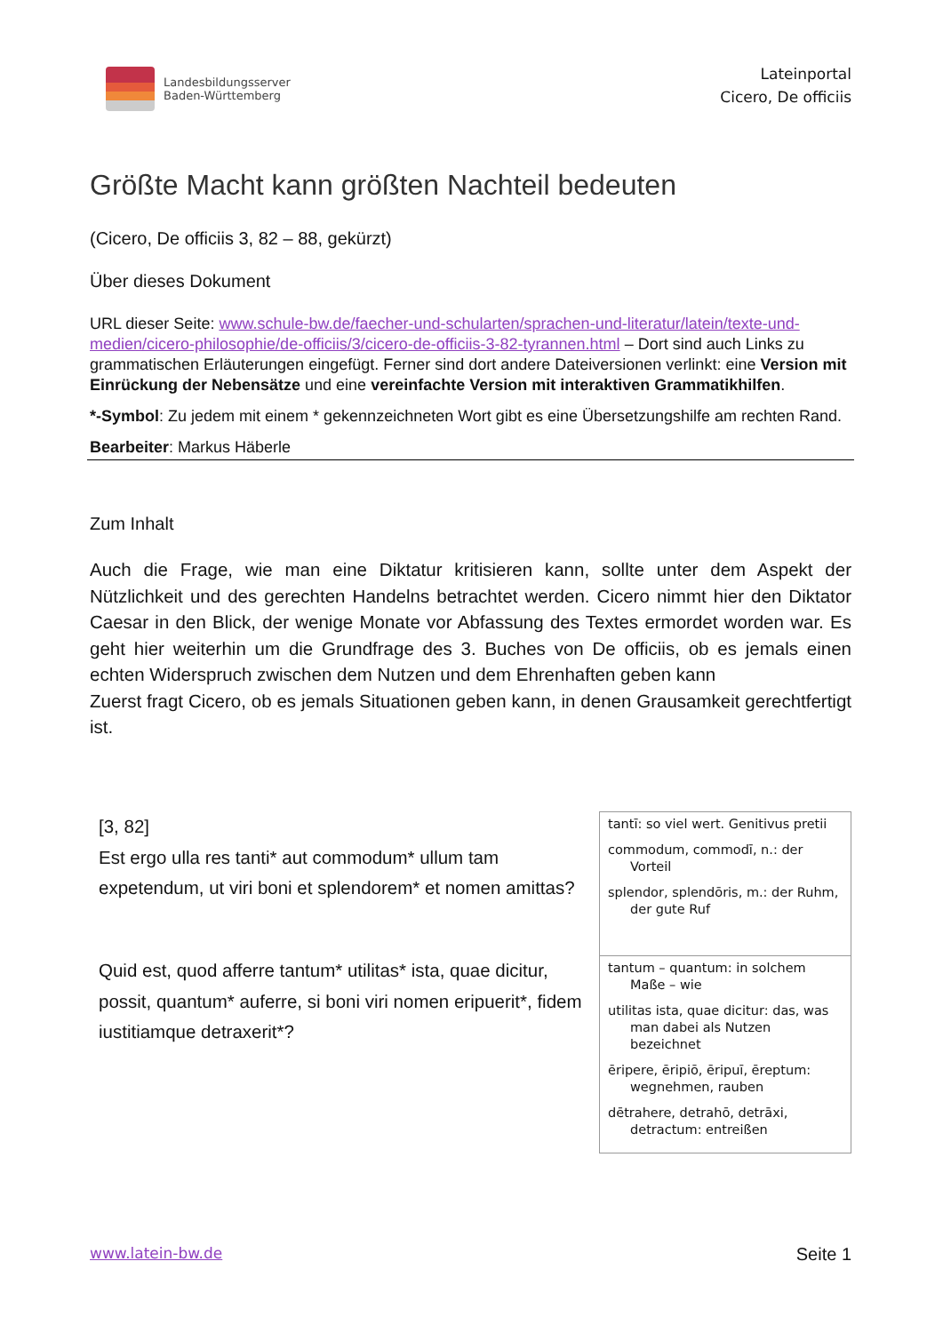Landesbildungsserver
Baden-Württemberg
Lateinportal
Cicero, De officiis
Größte Macht kann größten Nachteil bedeuten
(Cicero, De officiis 3, 82 – 88, gekürzt)
Über dieses Dokument
URL dieser Seite: www.schule-bw.de/faecher-und-schularten/sprachen-und-literatur/latein/texte-und-medien/cicero-philosophie/de-officiis/3/cicero-de-officiis-3-82-tyrannen.html – Dort sind auch Links zu grammatischen Erläuterungen eingefügt. Ferner sind dort andere Dateiversionen verlinkt: eine Version mit Einrückung der Nebensätze und eine vereinfachte Version mit interaktiven Grammatikhilfen.
*-Symbol: Zu jedem mit einem * gekennzeichneten Wort gibt es eine Übersetzungshilfe am rechten Rand.
Bearbeiter: Markus Häberle
Zum Inhalt
Auch die Frage, wie man eine Diktatur kritisieren kann, sollte unter dem Aspekt der Nützlichkeit und des gerechten Handelns betrachtet werden. Cicero nimmt hier den Diktator Caesar in den Blick, der wenige Monate vor Abfassung des Textes ermordet worden war. Es geht hier weiterhin um die Grundfrage des 3. Buches von De officiis, ob es jemals einen echten Widerspruch zwischen dem Nutzen und dem Ehrenhaften geben kann
Zuerst fragt Cicero, ob es jemals Situationen geben kann, in denen Grausamkeit gerechtfertigt ist.
| [3, 82] Est ergo ulla res tanti* aut commodum* ullum tam expetendum, ut viri boni et splendorem* et nomen amittas? | tantī: so viel wert. Genitivus pretii commodum, commodī, n.: der Vorteil splendor, splendōris, m.: der Ruhm, der gute Ruf |
| Quid est, quod afferre tantum* utilitas* ista, quae dicitur, possit, quantum* auferre, si boni viri nomen eripuerit*, fidem iustitiamque detraxerit*? | tantum – quantum: in solchem Maße – wie utilitas ista, quae dicitur: das, was man dabei als Nutzen bezeichnet ēripere, ēripiō, ēripuī, ēreptum: wegnehmen, rauben dētrahere, detrahō, detrāxi, detractum: entreißen |
www.latein-bw.de Seite 1